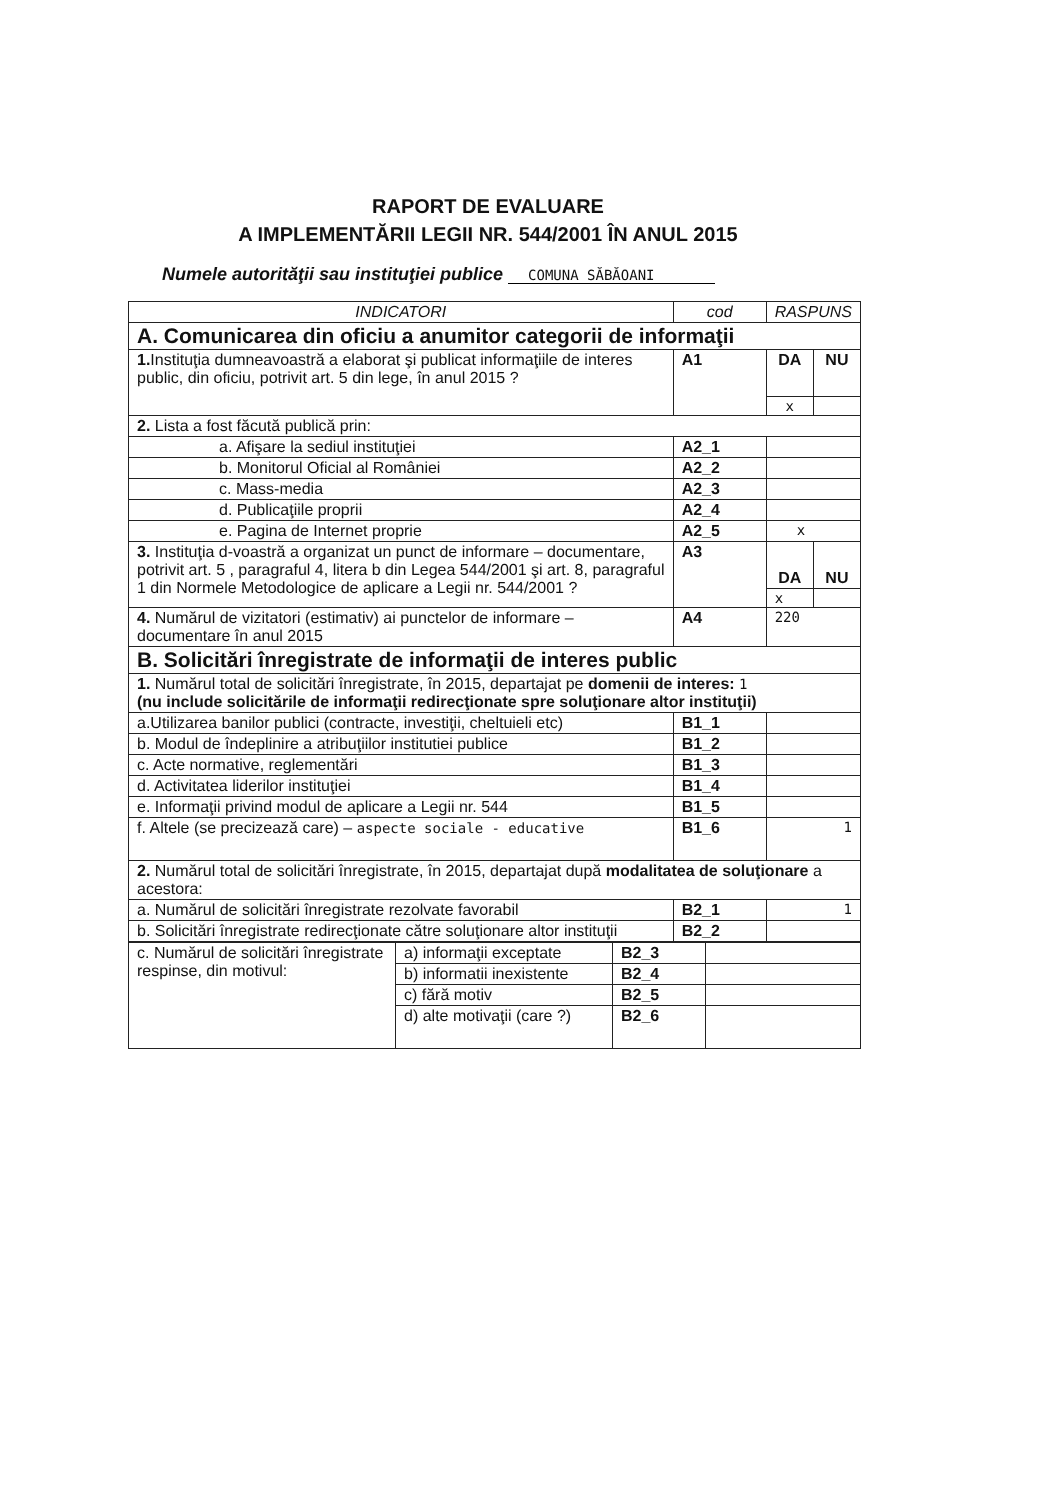RAPORT DE EVALUARE
A IMPLEMENTĂRII LEGII NR. 544/2001 ÎN ANUL 2015
Numele autorităţii sau instituţiei publice COMUNA SĂBĂOANI
| INDICATORI | cod | RASPUNS | |
| --- | --- | --- | --- |
| A. Comunicarea din oficiu a anumitor categorii de informaţii | | | |
| 1. Instituţia dumneavoastră a elaborat şi publicat informaţiile de interes public, din oficiu, potrivit art. 5 din lege, în anul 2015 ? | A1 | DA | NU |
| | | x | |
| 2. Lista a fost făcută publică prin: | | | |
| a. Afişare la sediul instituţiei | A2_1 | | |
| b. Monitorul Oficial al României | A2_2 | | |
| c. Mass-media | A2_3 | | |
| d. Publicaţiile proprii | A2_4 | | |
| e. Pagina de Internet proprie | A2_5 | x | |
| 3. Instituţia d-voastră a organizat un punct de informare – documentare, potrivit art. 5 , paragraful 4, litera b din Legea 544/2001 şi art. 8, paragraful 1 din Normele Metodologice de aplicare a Legii nr. 544/2001 ? | A3 | DA | NU |
| | | x | |
| 4. Numărul de vizitatori (estimativ) ai punctelor de informare – documentare în anul 2015 | A4 | 220 | |
| B. Solicitări înregistrate de informaţii de interes public | | | |
| 1. Numărul total de solicitări înregistrate, în 2015, departajat pe domenii de interes: 1 (nu include solicitările de informaţii redirecţionate spre soluţionare altor instituţii) | | | |
| a.Utilizarea banilor publici (contracte, investiţii, cheltuieli etc) | B1_1 | | |
| b. Modul de îndeplinire a atribuţiilor institutiei publice | B1_2 | | |
| c. Acte normative, reglementări | B1_3 | | |
| d. Activitatea liderilor instituţiei | B1_4 | | |
| e. Informaţii privind modul de aplicare a Legii nr. 544 | B1_5 | | |
| f. Altele (se precizează care) – aspecte sociale - educative | B1_6 | 1 | |
| 2. Numărul total de solicitări înregistrate, în 2015, departajat după modalitatea de soluţionare a acestora: | | | |
| a. Numărul de solicitări înregistrate rezolvate favorabil | B2_1 | 1 | |
| b. Solicitări înregistrate redirecţionate către soluţionare altor instituţii | B2_2 | | |
| c. Numărul de solicitări înregistrate respinse, din motivul: | a) informaţii exceptate | B2_3 | |
| | b) informatii inexistente | B2_4 | |
| | c) fără motiv | B2_5 | |
| | d) alte motivaţii (care ?) | B2_6 | |